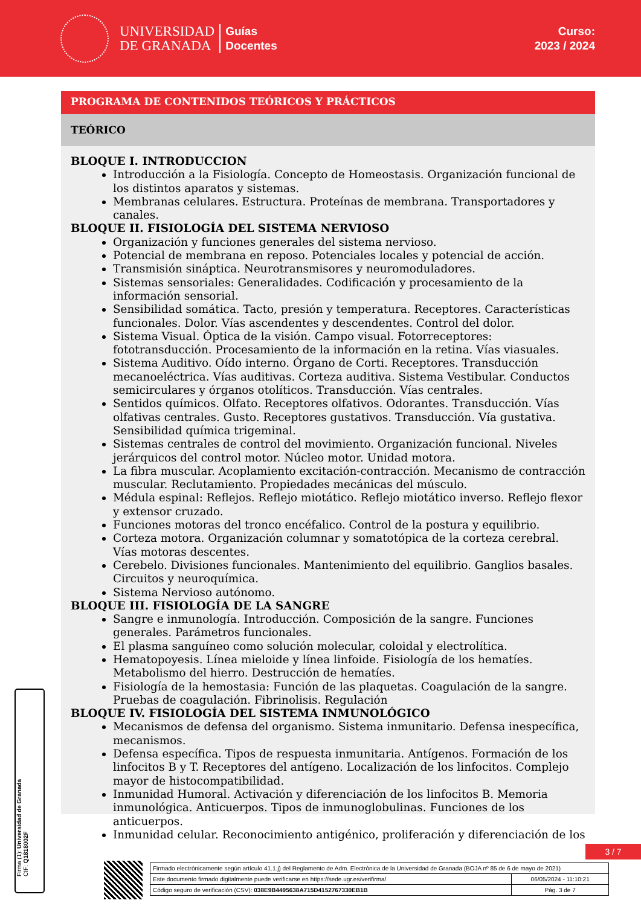UNIVERSIDAD
DE GRANADA
Guías
Docentes
Curso:
2023 / 2024
PROGRAMA DE CONTENIDOS TEÓRICOS Y PRÁCTICOS
TEÓRICO
BLOQUE I. INTRODUCCION
Introducción a la Fisiología. Concepto de Homeostasis. Organización funcional de los distintos aparatos y sistemas.
Membranas celulares. Estructura. Proteínas de membrana. Transportadores y canales.
BLOQUE II. FISIOLOGÍA DEL SISTEMA NERVIOSO
Organización y funciones generales del sistema nervioso.
Potencial de membrana en reposo. Potenciales locales y potencial de acción.
Transmisión sináptica. Neurotransmisores y neuromoduladores.
Sistemas sensoriales: Generalidades. Codificación y procesamiento de la información sensorial.
Sensibilidad somática. Tacto, presión y temperatura. Receptores. Características funcionales. Dolor. Vías ascendentes y descendentes. Control del dolor.
Sistema Visual. Óptica de la visión. Campo visual. Fotorreceptores: fototransducción. Procesamiento de la información en la retina. Vías viasuales.
Sistema Auditivo. Oído interno. Órgano de Corti. Receptores. Transducción mecanoeléctrica. Vías auditivas. Corteza auditiva. Sistema Vestibular. Conductos semicirculares y órganos otolíticos. Transducción. Vías centrales.
Sentidos químicos. Olfato. Receptores olfativos. Odorantes. Transducción. Vías olfativas centrales. Gusto. Receptores gustativos. Transducción. Vía gustativa. Sensibilidad química trigeminal.
Sistemas centrales de control del movimiento. Organización funcional. Niveles jerárquicos del control motor. Núcleo motor. Unidad motora.
La fibra muscular. Acoplamiento excitación-contracción. Mecanismo de contracción muscular. Reclutamiento. Propiedades mecánicas del músculo.
Médula espinal: Reflejos. Reflejo miotático. Reflejo miotático inverso. Reflejo flexor y extensor cruzado.
Funciones motoras del tronco encéfalico. Control de la postura y equilibrio.
Corteza motora. Organización columnar y somatotópica de la corteza cerebral. Vías motoras descentes.
Cerebelo. Divisiones funcionales. Mantenimiento del equilibrio. Ganglios basales. Circuitos y neuroquímica.
Sistema Nervioso autónomo.
BLOQUE III. FISIOLOGÍA DE LA SANGRE
Sangre e inmunología. Introducción. Composición de la sangre. Funciones generales. Parámetros funcionales.
El plasma sanguíneo como solución molecular, coloidal y electrolítica.
Hematopoyesis. Línea mieloide y línea linfoide. Fisiología de los hematíes. Metabolismo del hierro. Destrucción de hematíes.
Fisiología de la hemostasia: Función de las plaquetas. Coagulación de la sangre. Pruebas de coagulación. Fibrinolisis. Regulación
BLOQUE IV. FISIOLOGÍA DEL SISTEMA INMUNOLÓGICO
Mecanismos de defensa del organismo. Sistema inmunitario. Defensa inespecífica, mecanismos.
Defensa específica. Tipos de respuesta inmunitaria. Antígenos. Formación de los linfocitos B y T. Receptores del antígeno. Localización de los linfocitos. Complejo mayor de histocompatibilidad.
Inmunidad Humoral. Activación y diferenciación de los linfocitos B. Memoria inmunológica. Anticuerpos. Tipos de inmunoglobulinas. Funciones de los anticuerpos.
Inmunidad celular. Reconocimiento antigénico, proliferación y diferenciación de los
Firma (1): Universidad de Granada
CIF: Q1818002F
3 / 7
| Firmado electrónicamente según artículo 41.1.j) del Reglamento de Adm. Electrónica de la Universidad de Granada (BOJA nº 85 de 6 de mayo de 2021) | |
| Este documento firmado digitalmente puede verificarse en https://sede.ugr.es/verifirma/ | 06/05/2024 - 11:10:21 |
| Código seguro de verificación (CSV): 038E9B4495638A715D4152767330EB1B | Pág. 3 de 7 |